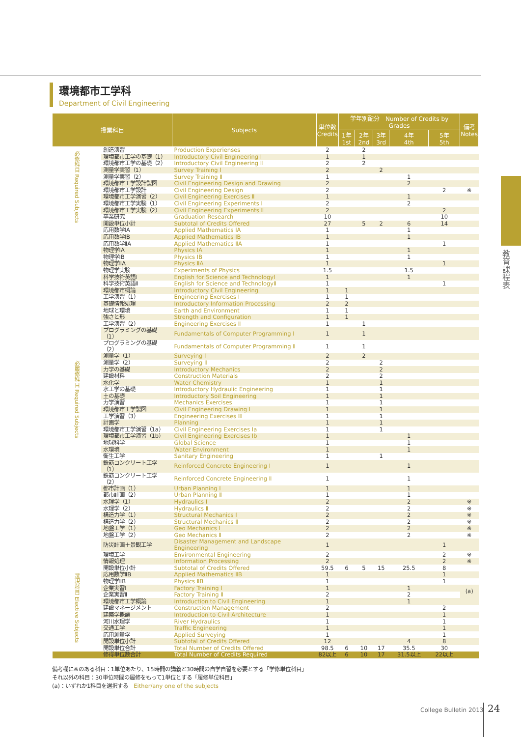環境都市工学科
Department of Civil Engineering
教育課程表
| 授業科目 | | Subjects | 単位数 Credits | 学年別配分 Number of Credits by Grades | | | | | 備考 Notes |
| --- | --- | --- | --- | --- | --- | --- | --- | --- | --- |
| | | | | 1年 1st | 2年 2nd | 3年 3rd | 4年 4th | 5年 5th | |
| 必修科目 Required Subjects | 創造演習 | Production Experienses | 2 | | 2 | | | | |
| | 環境都市工学の基礎（1） | Introductory Civil Engineering Ⅰ | 1 | | 1 | | | | |
| | 環境都市工学の基礎（2） | Introductory Civil Engineering Ⅱ | 2 | | 2 | | | | |
| | 測量学実習（1） | Survey Training Ⅰ | 2 | | | 2 | | | |
| | 測量学実習（2） | Survey Training Ⅱ | 1 | | | | 1 | | |
| | 環境都市工学設計製図 | Civil Engineering Design and Drawing | 2 | | | | 2 | | |
| | 環境都市工学設計 | Civil Engineering Design | 2 | | | | | 2 | ※ |
| | 環境都市工学演習（2） | Civil Engineering Exercises Ⅱ | 1 | | | | 1 | | |
| | 環境都市工学実験（1） | Civil Engineering Experiments Ⅰ | 2 | | | | 2 | | |
| | 環境都市工学実験（2） | Civil Engineering Experiments Ⅱ | 2 | | | | | 2 | |
| | 卒業研究 | Graduation Research | 10 | | | | | 10 | |
| | 開設単位小計 | Subtotal of Credits Offered | 27 | | 5 | 2 | 6 | 14 | |
| 必履修科目 Required Subjects | 応用数学ⅠA | Applied Mathematics ⅠA | 1 | | | | 1 | | |
| | 応用数学ⅠB | Applied Mathematics ⅠB | 1 | | | | 1 | | |
| | 応用数学ⅡA | Applied Mathematics ⅡA | 1 | | | | | 1 | |
| | 物理学ⅠA | Physics ⅠA | 1 | | | | 1 | | |
| | 物理学ⅠB | Physics ⅠB | 1 | | | | 1 | | |
| | 物理学ⅡA | Physics ⅡA | 1 | | | | | 1 | |
| | 物理学実験 | Experiments of Physics | 1.5 | | | | 1.5 | | |
| | 科学技術英語Ⅰ | English for Science and TechnologyⅠ | 1 | | | | 1 | | |
| | 科学技術英語Ⅱ | English for Science and TechnologyⅡ | 1 | | | | | 1 | |
| | 環境都市概論 | Introductory Civil Engineering | 1 | 1 | | | | | |
| | 工学演習（1） | Engineering Exercises Ⅰ | 1 | 1 | | | | | |
| | 基礎情報処理 | Introductory Information Processing | 2 | 2 | | | | | |
| | 地球と環境 | Earth and Environment | 1 | 1 | | | | | |
| | 強さと形 | Strength and Configuration | 1 | 1 | | | | | |
| | 工学演習（2） | Engineering Exercises Ⅱ | 1 | | 1 | | | | |
| | プログラミングの基礎（1） | Fundamentals of Computer Programming Ⅰ | 1 | | 1 | | | | |
| | プログラミングの基礎（2） | Fundamentals of Computer Programming Ⅱ | 1 | | 1 | | | | |
| | 測量学（1） | Surveying Ⅰ | 2 | | 2 | | | | |
| | 測量学（2） | Surveying Ⅱ | 2 | | | 2 | | | |
| | 力学の基礎 | Introductory Mechanics | 2 | | | 2 | | | |
| | 建設材料 | Construction Materials | 2 | | | 2 | | | |
| | 水化学 | Water Chemistry | 1 | | | 1 | | | |
| | 水工学の基礎 | Introductory Hydraulic Engineering | 1 | | | 1 | | | |
| | 土の基礎 | Introductory Soil Engineering | 1 | | | 1 | | | |
| | 力学演習 | Mechanics Exercises | 1 | | | 1 | | | |
| | 環境都市工学製図 | Civil Engineering Drawing Ⅰ | 1 | | | 1 | | | |
| | 工学演習（3） | Engineering Exercises Ⅲ | 1 | | | 1 | | | |
| | 計画学 | Planning | 1 | | | 1 | | | |
| | 環境都市工学演習（1a） | Civil Engineering Exercises Ia | 1 | | | 1 | | | |
| | 環境都市工学演習（1b） | Civil Engineering Exercises Ib | 1 | | | | 1 | | |
| | 地球科学 | Global Science | 1 | | | | 1 | | |
| | 水環境 | Water Environment | 1 | | | | 1 | | |
| | 衛生工学 | Sanitary Engineering | 1 | | | 1 | | | |
| | 鉄筋コンクリート工学（1） | Reinforced Concrete Engineering Ⅰ | 1 | | | | 1 | | |
| | 鉄筋コンクリート工学（2） | Reinforced Concrete Engineering Ⅱ | 1 | | | | 1 | | |
| | 都市計画（1） | Urban Planning Ⅰ | 1 | | | | 1 | | |
| | 都市計画（2） | Urban Planning Ⅱ | 1 | | | | 1 | | |
| | 水理学（1） | Hydraulics Ⅰ | 2 | | | | 2 | | ※ |
| | 水理学（2） | Hydraulics Ⅱ | 2 | | | | 2 | | ※ |
| | 構造力学（1） | Structural Mechanics Ⅰ | 2 | | | | 2 | | ※ |
| | 構造力学（2） | Structural Mechanics Ⅱ | 2 | | | | 2 | | ※ |
| | 地盤工学（1） | Geo Mechanics Ⅰ | 2 | | | | 2 | | ※ |
| | 地盤工学（2） | Geo Mechanics Ⅱ | 2 | | | | 2 | | ※ |
| | 防災計画＋景観工学 | Disaster Management and Landscape Engineering | 1 | | | | | 1 | |
| | 環境工学 | Environmental Engineering | 2 | | | | | 2 | ※ |
| | 情報処理 | Information Processing | 2 | | | | | 2 | ※ |
| | 開設単位小計 | Subtotal of Credits Offered | 59.5 | 6 | 5 | 15 | 25.5 | 8 | |
| 選択科目 Elective Subjects | 応用数学ⅡB | Applied Mathematics ⅡB | 1 | | | | | 1 | |
| | 物理学ⅡB | Physics ⅡB | 1 | | | | | 1 | |
| | 企業実習Ⅰ | Factory Training Ⅰ | 1 | | | | 1 | | (a) |
| | 企業実習Ⅱ | Factory Training Ⅱ | 2 | | | | 2 | | |
| | 環境都市工学概論 | Introduction to Civil Engineering | 1 | | | | 1 | | |
| | 建設マネージメント | Construction Management | 2 | | | | | 2 | |
| | 建築学概論 | Introduction to Civil Architecture | 1 | | | | | 1 | |
| | 河川水理学 | River Hydraulics | 1 | | | | | 1 | |
| | 交通工学 | Traffic Engineering | 1 | | | | | 1 | |
| | 応用測量学 | Applied Surveying | 1 | | | | | 1 | |
| | 開設単位小計 | Subtotal of Credits Offered | 12 | | | | 4 | 8 | |
| | 開設単位合計 | Total Number of Credits Offered | 98.5 | 6 | 10 | 17 | 35.5 | 30 | |
| | 修得単位数合計 | Total Number of Credits Required | 82以上 | 6 | 10 | 17 | 31.5以上 | 22以上 | |
備考欄に※のある科目：1単位あたり、15時間の講義と30時間の自学自習を必要とする「学修単位科目」
それ以外の科目：30単位時間の履修をもって1単位とする「履修単位科目」
(a)：いずれか1科目を選択する　Either/any one of the subjects
College Bulletin 2013 24